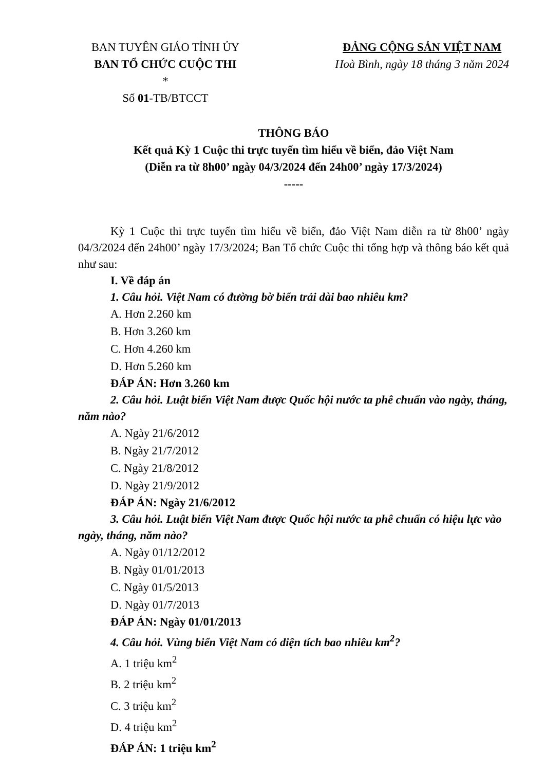BAN TUYÊN GIÁO TỈNH ỦY
BAN TỔ CHỨC CUỘC THI
*
Số 01-TB/BTCCT
ĐẢNG CỘNG SẢN VIỆT NAM
Hoà Bình, ngày 18 tháng 3 năm 2024
THÔNG BÁO
Kết quả Kỳ 1 Cuộc thi trực tuyến tìm hiểu về biển, đảo Việt Nam
(Diễn ra từ 8h00’ ngày 04/3/2024 đến 24h00’ ngày 17/3/2024)
-----
Kỳ 1 Cuộc thi trực tuyến tìm hiểu về biển, đảo Việt Nam diễn ra từ 8h00’ ngày 04/3/2024 đến 24h00’ ngày 17/3/2024; Ban Tổ chức Cuộc thi tổng hợp và thông báo kết quả như sau:
I. Về đáp án
1. Câu hỏi. Việt Nam có đường bờ biển trải dài bao nhiêu km?
A. Hơn 2.260 km
B. Hơn 3.260 km
C. Hơn 4.260 km
D. Hơn 5.260 km
ĐÁP ÁN: Hơn 3.260 km
2. Câu hỏi. Luật biển Việt Nam được Quốc hội nước ta phê chuẩn vào ngày, tháng, năm nào?
A. Ngày 21/6/2012
B. Ngày 21/7/2012
C. Ngày 21/8/2012
D. Ngày 21/9/2012
ĐÁP ÁN: Ngày 21/6/2012
3. Câu hỏi. Luật biển Việt Nam được Quốc hội nước ta phê chuẩn có hiệu lực vào ngày, tháng, năm nào?
A. Ngày 01/12/2012
B. Ngày 01/01/2013
C. Ngày 01/5/2013
D. Ngày 01/7/2013
ĐÁP ÁN: Ngày 01/01/2013
4. Câu hỏi. Vùng biển Việt Nam có diện tích bao nhiêu km<sup>2</sup>?
A. 1 triệu km<sup>2</sup>
B. 2 triệu km<sup>2</sup>
C. 3 triệu km<sup>2</sup>
D. 4 triệu km<sup>2</sup>
ĐÁP ÁN: 1 triệu km<sup>2</sup>